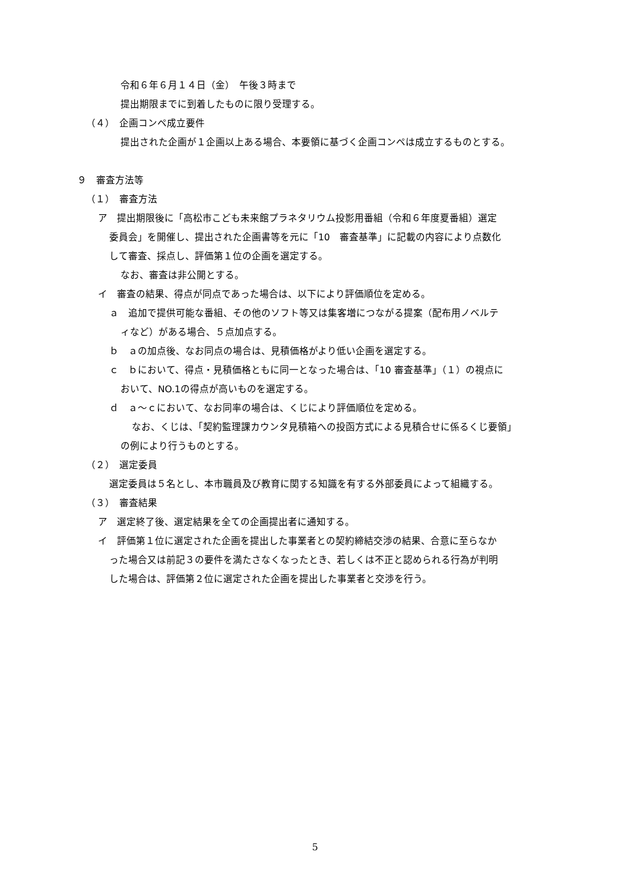令和６年６月１４日（金）　午後３時まで
提出期限までに到着したものに限り受理する。
（４）　企画コンペ成立要件
提出された企画が１企画以上ある場合、本要領に基づく企画コンペは成立するものとする。
９　審査方法等
（１）　審査方法
ア　提出期限後に「高松市こども未来館プラネタリウム投影用番組（令和６年度夏番組）選定
委員会」を開催し、提出された企画書等を元に「10　審査基準」に記載の内容により点数化
して審査、採点し、評価第１位の企画を選定する。
なお、審査は非公開とする。
イ　審査の結果、得点が同点であった場合は、以下により評価順位を定める。
ａ　追加で提供可能な番組、その他のソフト等又は集客増につながる提案（配布用ノベルテ
ィなど）がある場合、５点加点する。
ｂ　ａの加点後、なお同点の場合は、見積価格がより低い企画を選定する。
ｃ　ｂにおいて、得点・見積価格ともに同一となった場合は、「10 審査基準」（１）の視点に
おいて、NO.1の得点が高いものを選定する。
ｄ　ａ～ｃにおいて、なお同率の場合は、くじにより評価順位を定める。
なお、くじは、「契約監理課カウンタ見積箱への投函方式による見積合せに係るくじ要領」
の例により行うものとする。
（２）　選定委員
選定委員は５名とし、本市職員及び教育に関する知識を有する外部委員によって組織する。
（３）　審査結果
ア　選定終了後、選定結果を全ての企画提出者に通知する。
イ　評価第１位に選定された企画を提出した事業者との契約締結交渉の結果、合意に至らなか
った場合又は前記３の要件を満たさなくなったとき、若しくは不正と認められる行為が判明
した場合は、評価第２位に選定された企画を提出した事業者と交渉を行う。
5